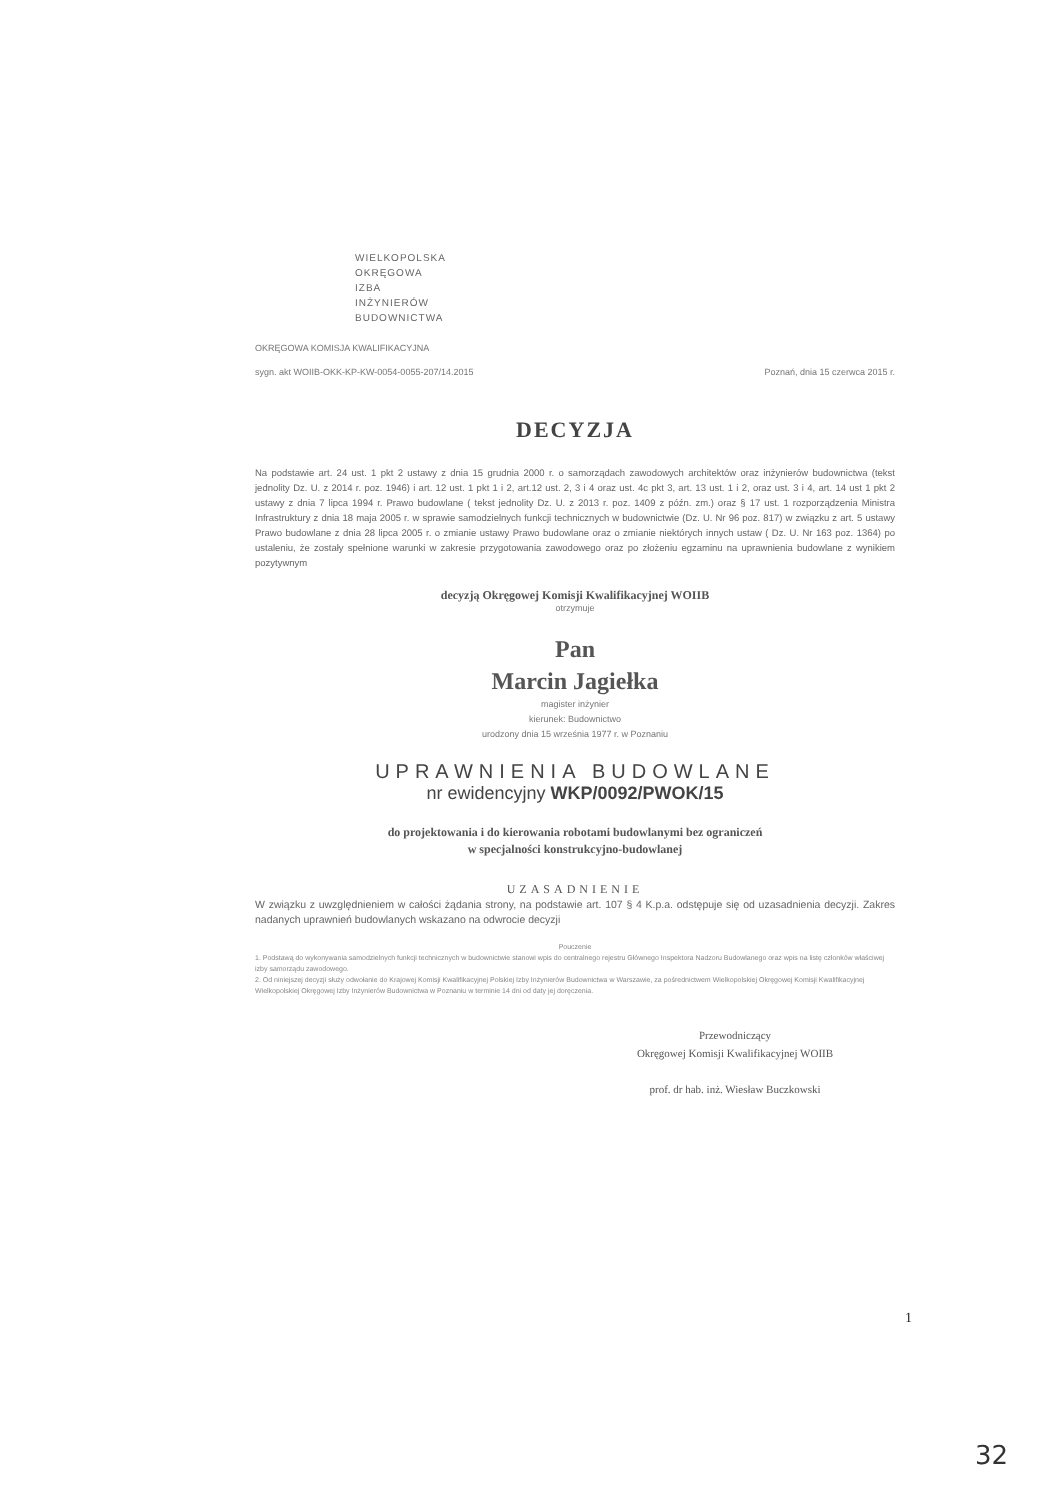WIELKOPOLSKA
OKRĘGOWA
IZBA
INŻYNIERÓW
BUDOWNICTWA
OKRĘGOWA KOMISJA KWALIFIKACYJNA
sygn. akt WOIIB-OKK-KP-KW-0054-0055-207/14.2015 Poznań, dnia 15 czerwca 2015 r.
DECYZJA
Na podstawie art. 24 ust. 1 pkt 2 ustawy z dnia 15 grudnia 2000 r. o samorządach zawodowych architektów oraz inżynierów budownictwa (tekst jednolity Dz. U. z 2014 r. poz. 1946) i art. 12 ust. 1 pkt 1 i 2, art.12 ust. 2, 3 i 4 oraz ust. 4c pkt 3, art. 13 ust. 1 i 2, oraz ust. 3 i 4, art. 14 ust 1 pkt 2 ustawy z dnia 7 lipca 1994 r. Prawo budowlane ( tekst jednolity Dz. U. z 2013 r. poz. 1409 z późn. zm.) oraz § 17 ust. 1 rozporządzenia Ministra Infrastruktury z dnia 18 maja 2005 r. w sprawie samodzielnych funkcji technicznych w budownictwie (Dz. U. Nr 96 poz. 817) w związku z art. 5 ustawy Prawo budowlane z dnia 28 lipca 2005 r. o zmianie ustawy Prawo budowlane oraz o zmianie niektórych innych ustaw ( Dz. U. Nr 163 poz. 1364) po ustaleniu, że zostały spełnione warunki w zakresie przygotowania zawodowego oraz po złożeniu egzaminu na uprawnienia budowlane z wynikiem pozytywnym
decyzją Okręgowej Komisji Kwalifikacyjnej WOIIB
otrzymuje
Pan
Marcin Jagiełka
magister inżynier
kierunek: Budownictwo
urodzony dnia 15 września 1977 r. w Poznaniu
UPRAWNIENIA BUDOWLANE
nr ewidencyjny WKP/0092/PWOK/15
do projektowania i do kierowania robotami budowlanymi bez ograniczeń
w specjalności konstrukcyjno-budowlanej
UZASADNIENIE
W związku z uwzględnieniem w całości żądania strony, na podstawie art. 107 § 4 K.p.a. odstępuje się od uzasadnienia decyzji. Zakres nadanych uprawnień budowlanych wskazano na odwrocie decyzji
Pouczenie
1. Podstawą do wykonywania samodzielnych funkcji technicznych w budownictwie stanowi wpis do centralnego rejestru Głównego Inspektora Nadzoru Budowlanego oraz wpis na listę członków właściwej izby samorządu zawodowego.
2. Od niniejszej decyzji służy odwołanie do Krajowej Komisji Kwalifikacyjnej Polskiej Izby Inżynierów Budownictwa w Warszawie, za pośrednictwem Wielkopolskiej Okręgowej Komisji Kwalifikacyjnej Wielkopolskiej Okręgowej Izby Inżynierów Budownictwa w Poznaniu w terminie 14 dni od daty jej doręczenia.
Przewodniczący
Okręgowej Komisji Kwalifikacyjnej WOIIB
prof. dr hab. inż. Wiesław Buczkowski
1
32